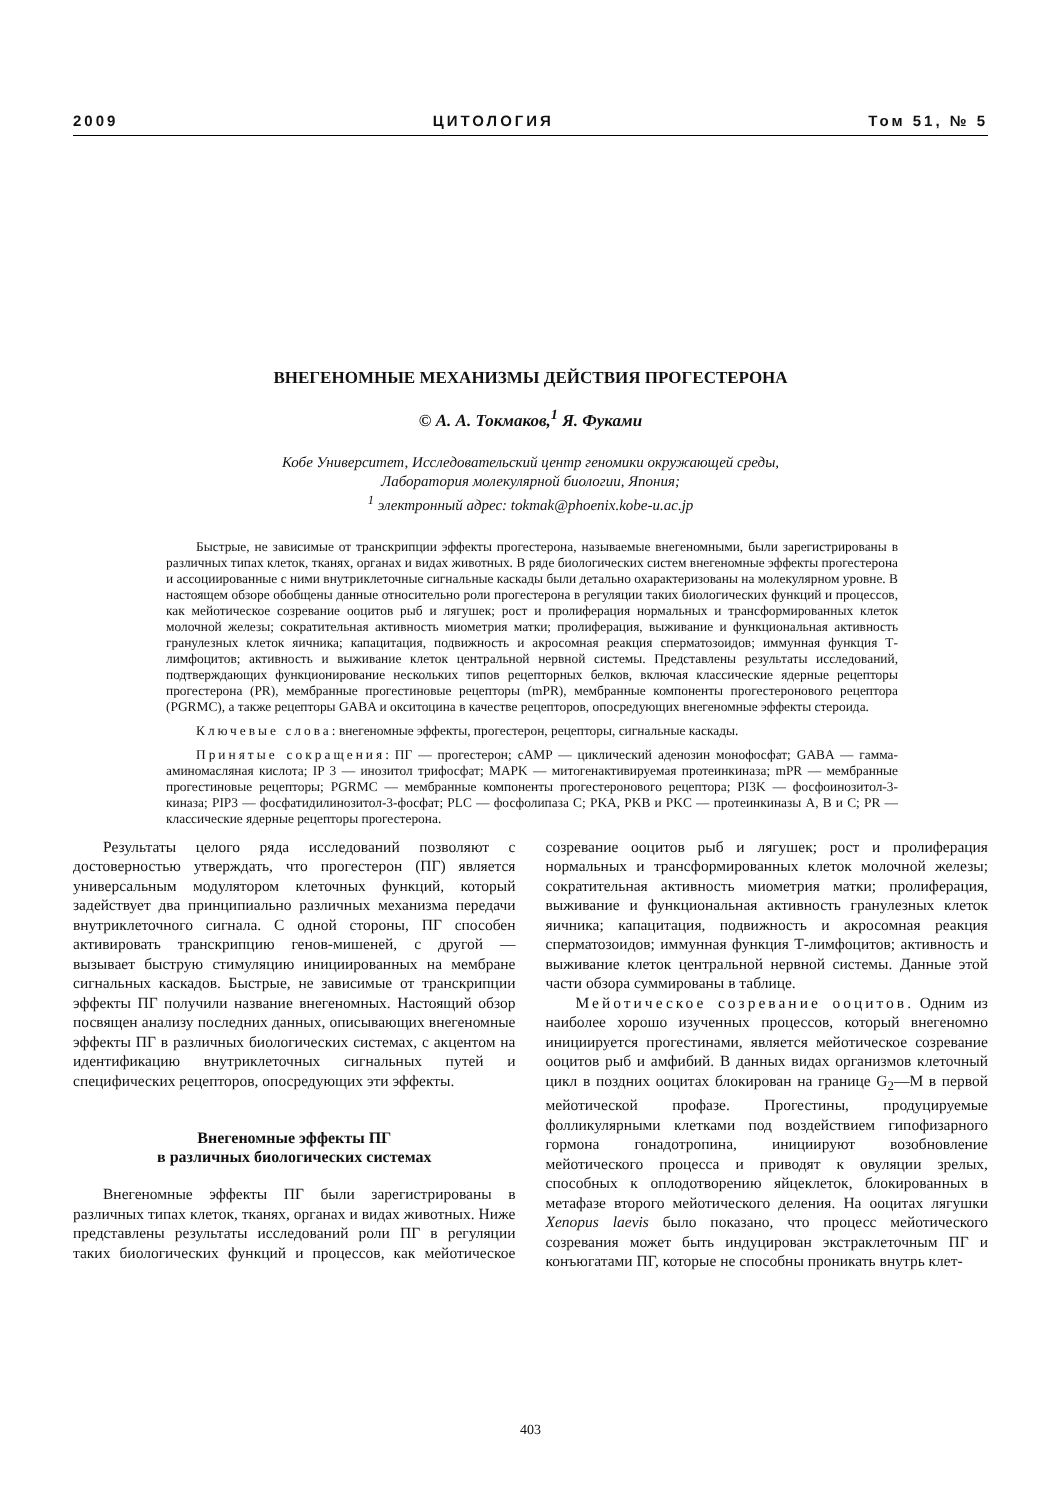2009 ЦИТОЛОГИЯ Том 51, № 5
ВНЕГЕНОМНЫЕ МЕХАНИЗМЫ ДЕЙСТВИЯ ПРОГЕСТЕРОНА
© А. А. Токмаков,<sup>1</sup> Я. Фуками
Кобе Университет, Исследовательский центр геномики окружающей среды,
Лаборатория молекулярной биологии, Япония;
<sup>1</sup> электронный адрес: tokmak@phoenix.kobe-u.ac.jp
Быстрые, не зависимые от транскрипции эффекты прогестерона, называемые внегеномными, были зарегистрированы в различных типах клеток, тканях, органах и видах животных. В ряде биологических систем внегеномные эффекты прогестерона и ассоциированные с ними внутриклеточные сигнальные каскады были детально охарактеризованы на молекулярном уровне. В настоящем обзоре обобщены данные относительно роли прогестерона в регуляции таких биологических функций и процессов, как мейотическое созревание ооцитов рыб и лягушек; рост и пролиферация нормальных и трансформированных клеток молочной железы; сократительная активность миометрия матки; пролиферация, выживание и функциональная активность гранулезных клеток яичника; капацитация, подвижность и акросомная реакция сперматозоидов; иммунная функция Т-лимфоцитов; активность и выживание клеток центральной нервной системы. Представлены результаты исследований, подтверждающих функционирование нескольких типов рецепторных белков, включая классические ядерные рецепторы прогестерона (PR), мембранные прогестиновые рецепторы (mPR), мембранные компоненты прогестеронового рецептора (PGRMC), а также рецепторы GABA и окситоцина в качестве рецепторов, опосредующих внегеномные эффекты стероида.
Ключевые слова: внегеномные эффекты, прогестерон, рецепторы, сигнальные каскады.
Принятые сокращения: ПГ — прогестерон; cAMP — циклический аденозин монофосфат; GABA — гамма-аминомасляная кислота; IP 3 — инозитол трифосфат; MAPK — митогенактивируемая протеинкиназа; mPR — мембранные прогестиновые рецепторы; PGRMC — мембранные компоненты прогестеронового рецептора; PI3K — фосфоинозитол-3-киназа; PIP3 — фосфатидилинозитол-3-фосфат; PLC — фосфолипаза C; PKA, PKB и PKC — протеинкиназы A, B и C; PR — классические ядерные рецепторы прогестерона.
Результаты целого ряда исследований позволяют с достоверностью утверждать, что прогестерон (ПГ) является универсальным модулятором клеточных функций, который задействует два принципиально различных механизма передачи внутриклеточного сигнала. С одной стороны, ПГ способен активировать транскрипцию генов-мишеней, с другой — вызывает быструю стимуляцию инициированных на мембране сигнальных каскадов. Быстрые, не зависимые от транскрипции эффекты ПГ получили название внегеномных. Настоящий обзор посвящен анализу последних данных, описывающих внегеномные эффекты ПГ в различных биологических системах, с акцентом на идентификацию внутриклеточных сигнальных путей и специфических рецепторов, опосредующих эти эффекты.
Внегеномные эффекты ПГ
в различных биологических системах
Внегеномные эффекты ПГ были зарегистрированы в различных типах клеток, тканях, органах и видах животных. Ниже представлены результаты исследований роли ПГ в регуляции таких биологических функций и процессов, как мейотическое созревание ооцитов рыб и лягушек; рост и пролиферация нормальных и трансформированных клеток молочной железы; сократительная активность миометрия матки; пролиферация, выживание и функциональная активность гранулезных клеток яичника; капацитация, подвижность и акросомная реакция сперматозоидов; иммунная функция Т-лимфоцитов; активность и выживание клеток центральной нервной системы. Данные этой части обзора суммированы в таблице.
Мейотическое созревание ооцитов. Одним из наиболее хорошо изученных процессов, который внегеномно инициируется прогестинами, является мейотическое созревание ооцитов рыб и амфибий. В данных видах организмов клеточный цикл в поздних ооцитах блокирован на границе G<sub>2</sub>—M в первой мейотической профазе. Прогестины, продуцируемые фолликулярными клетками под воздействием гипофизарного гормона гонадотропина, инициируют возобновление мейотического процесса и приводят к овуляции зрелых, способных к оплодотворению яйцеклеток, блокированных в метафазе второго мейотического деления. На ооцитах лягушки Xenopus laevis было показано, что процесс мейотического созревания может быть индуцирован экстраклеточным ПГ и конъюгатами ПГ, которые не способны проникать внутрь клет-
403